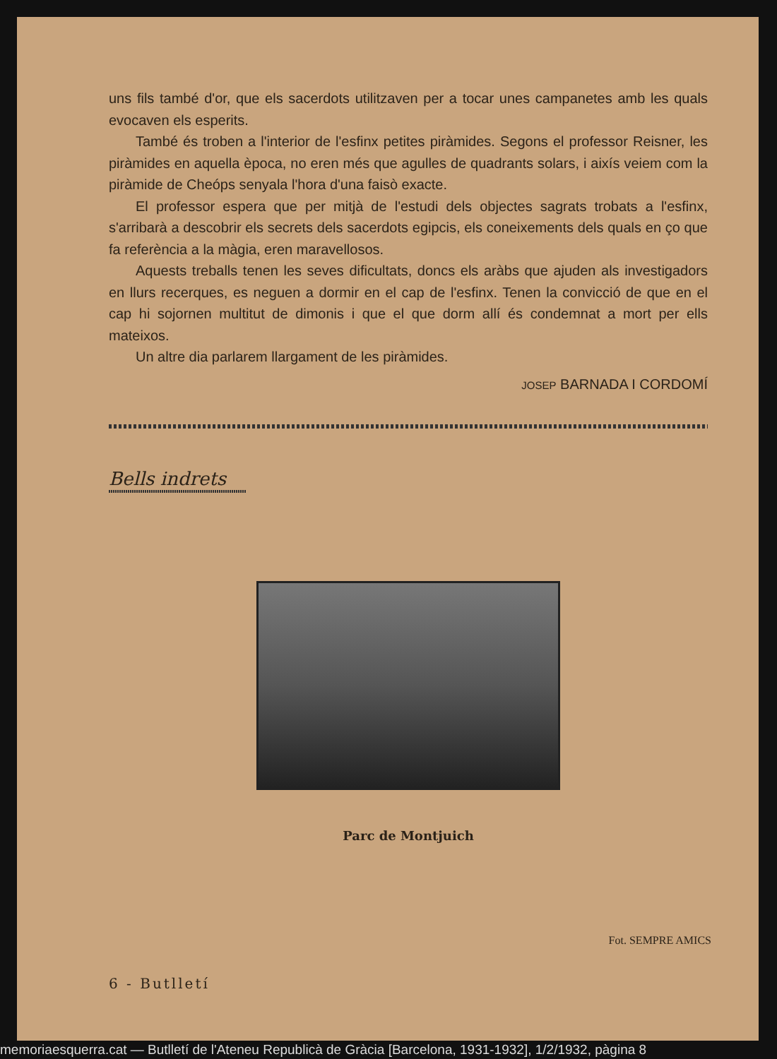uns fils també d'or, que els sacerdots utilitzaven per a tocar unes campanetes amb les quals evocaven els esperits.
També és troben a l'interior de l'esfinx petites piràmides. Segons el professor Reisner, les piràmides en aquella època, no eren més que agulles de quadrants solars, i aixís veiem com la piràmide de Cheóps senyala l'hora d'una faisò exacte.
El professor espera que per mitjà de l'estudi dels objectes sagrats trobats a l'esfinx, s'arribarà a descobrir els secrets dels sacerdots egipcis, els coneixements dels quals en ço que fa referència a la màgia, eren maravellosos.
Aquests treballs tenen les seves dificultats, doncs els aràbs que ajuden als investigadors en llurs recerques, es neguen a dormir en el cap de l'esfinx. Tenen la convicció de que en el cap hi sojornen multitut de dimonis i que el que dorm allí és condemnat a mort per ells mateixos.
Un altre dia parlarem llargament de les piràmides.
JOSEP BARNADA I CORDOMÍ
Bells indrets
Parc de Montjuich
Fot. SEMPRE AMICS
6 - Butlletí
memoriaesquerra.cat — Butlletí de l'Ateneu Republicà de Gràcia [Barcelona, 1931-1932], 1/2/1932, pàgina 8